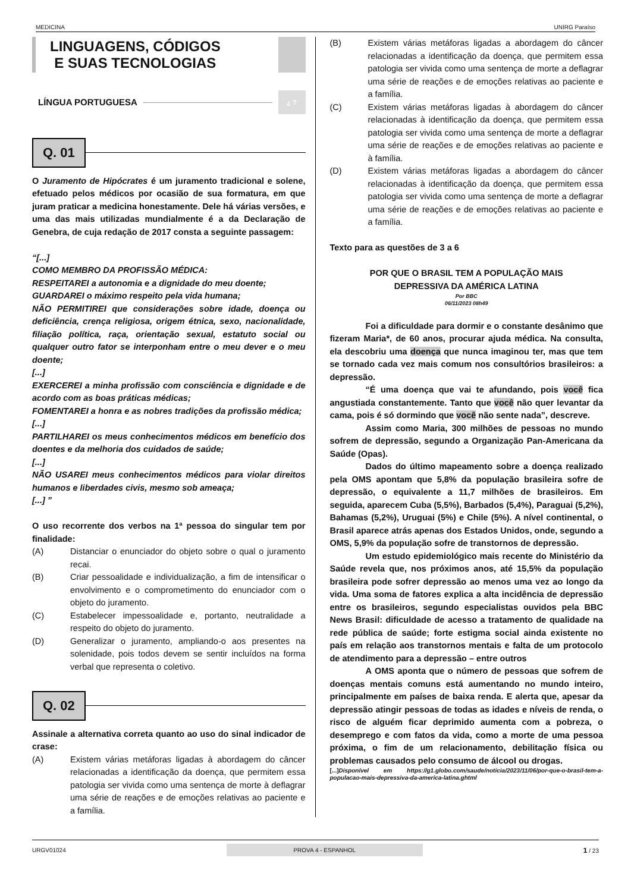MEDICINA UNIRG Paraíso
LINGUAGENS, CÓDIGOS
E SUAS TECNOLOGIAS
LÍNGUA PORTUGUESA
¿ ?
Q. 01
O Juramento de Hipócrates é um juramento tradicional e solene, efetuado pelos médicos por ocasião de sua formatura, em que juram praticar a medicina honestamente. Dele há várias versões, e uma das mais utilizadas mundialmente é a da Declaração de Genebra, de cuja redação de 2017 consta a seguinte passagem:
“[...]
COMO MEMBRO DA PROFISSÃO MÉDICA:
RESPEITAREI a autonomia e a dignidade do meu doente;
GUARDAREI o máximo respeito pela vida humana;
NÃO PERMITIREI que considerações sobre idade, doença ou deficiência, crença religiosa, origem étnica, sexo, nacionalidade, filiação política, raça, orientação sexual, estatuto social ou qualquer outro fator se interponham entre o meu dever e o meu doente;
[...]
EXERCEREI a minha profissão com consciência e dignidade e de acordo com as boas práticas médicas;
FOMENTAREI a honra e as nobres tradições da profissão médica;
[...]
PARTILHAREI os meus conhecimentos médicos em benefício dos doentes e da melhoria dos cuidados de saúde;
[...]
NÃO USAREI meus conhecimentos médicos para violar direitos humanos e liberdades civis, mesmo sob ameaça;
[...] ”
O uso recorrente dos verbos na 1ª pessoa do singular tem por finalidade:
(A) Distanciar o enunciador do objeto sobre o qual o juramento recai.
(B) Criar pessoalidade e individualização, a fim de intensificar o envolvimento e o comprometimento do enunciador com o objeto do juramento.
(C) Estabelecer impessoalidade e, portanto, neutralidade a respeito do objeto do juramento.
(D) Generalizar o juramento, ampliando-o aos presentes na solenidade, pois todos devem se sentir incluídos na forma verbal que representa o coletivo.
Q. 02
Assinale a alternativa correta quanto ao uso do sinal indicador de crase:
(A) Existem várias metáforas ligadas à abordagem do câncer relacionadas a identificação da doença, que permitem essa patologia ser vivida como uma sentença de morte à deflagrar uma série de reações e de emoções relativas ao paciente e a família.
(B) Existem várias metáforas ligadas a abordagem do câncer relacionadas a identificação da doença, que permitem essa patologia ser vivida como uma sentença de morte a deflagrar uma série de reações e de emoções relativas ao paciente e a família.
(C) Existem várias metáforas ligadas à abordagem do câncer relacionadas à identificação da doença, que permitem essa patologia ser vivida como uma sentença de morte a deflagrar uma série de reações e de emoções relativas ao paciente e à família.
(D) Existem várias metáforas ligadas a abordagem do câncer relacionadas à identificação da doença, que permitem essa patologia ser vivida como uma sentença de morte a deflagrar uma série de reações e de emoções relativas ao paciente e a família.
Texto para as questões de 3 a 6
POR QUE O BRASIL TEM A POPULAÇÃO MAIS
DEPRESSIVA DA AMÉRICA LATINA
Por BBC
06/11/2023 08h49
Foi a dificuldade para dormir e o constante desânimo que fizeram Maria*, de 60 anos, procurar ajuda médica. Na consulta, ela descobriu uma doença que nunca imaginou ter, mas que tem se tornado cada vez mais comum nos consultórios brasileiros: a depressão.
“É uma doença que vai te afundando, pois você fica angustiada constantemente. Tanto que você não quer levantar da cama, pois é só dormindo que você não sente nada”, descreve.
Assim como Maria, 300 milhões de pessoas no mundo sofrem de depressão, segundo a Organização Pan-Americana da Saúde (Opas).
Dados do último mapeamento sobre a doença realizado pela OMS apontam que 5,8% da população brasileira sofre de depressão, o equivalente a 11,7 milhões de brasileiros. Em seguida, aparecem Cuba (5,5%), Barbados (5,4%), Paraguai (5,2%), Bahamas (5,2%), Uruguai (5%) e Chile (5%). A nível continental, o Brasil aparece atrás apenas dos Estados Unidos, onde, segundo a OMS, 5,9% da população sofre de transtornos de depressão.
Um estudo epidemiológico mais recente do Ministério da Saúde revela que, nos próximos anos, até 15,5% da população brasileira pode sofrer depressão ao menos uma vez ao longo da vida. Uma soma de fatores explica a alta incidência de depressão entre os brasileiros, segundo especialistas ouvidos pela BBC News Brasil: dificuldade de acesso a tratamento de qualidade na rede pública de saúde; forte estigma social ainda existente no país em relação aos transtornos mentais e falta de um protocolo de atendimento para a depressão – entre outros
A OMS aponta que o número de pessoas que sofrem de doenças mentais comuns está aumentando no mundo inteiro, principalmente em países de baixa renda. E alerta que, apesar da depressão atingir pessoas de todas as idades e níveis de renda, o risco de alguém ficar deprimido aumenta com a pobreza, o desemprego e com fatos da vida, como a morte de uma pessoa próxima, o fim de um relacionamento, debilitação física ou problemas causados pelo consumo de álcool ou drogas.
[...]Disponível em https://g1.globo.com/saude/noticia/2023/11/06/por-que-o-brasil-tem-a-populacao-mais-depressiva-da-america-latina.ghtml
URGV01024 PROVA 4 - ESPANHOL 1 / 23